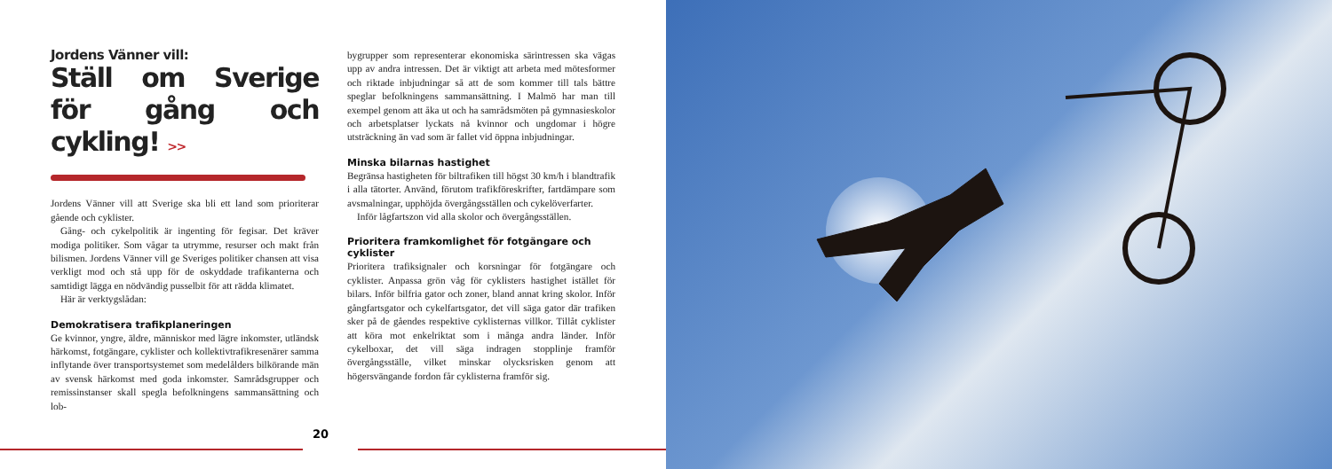Jordens Vänner vill:
Ställ om Sverige för gång och cykling! >>
Jordens Vänner vill att Sverige ska bli ett land som prioriterar gående och cyklister.
Gång- och cykelpolitik är ingenting för fegisar. Det kräver modiga politiker. Som vågar ta utrymme, resurser och makt från bilismen. Jordens Vänner vill ge Sveriges politiker chansen att visa verkligt mod och stå upp för de oskyddade trafikanterna och samtidigt lägga en nödvändig pusselbit för att rädda klimatet.
Här är verktygslådan:
Demokratisera trafikplaneringen
Ge kvinnor, yngre, äldre, människor med lägre inkomster, utländsk härkomst, fotgängare, cyklister och kollektivtrafikresenärer samma inflytande över transportsystemet som medelålders bilkörande män av svensk härkomst med goda inkomster. Samrådsgrupper och remissinstanser skall spegla befolkningens sammansättning och lob-
bygrupper som representerar ekonomiska särintressen ska vägas upp av andra intressen. Det är viktigt att arbeta med mötesformer och riktade inbjudningar så att de som kommer till tals bättre speglar befolkningens sammansättning. I Malmö har man till exempel genom att åka ut och ha samrådsmöten på gymnasieskolor och arbetsplatser lyckats nå kvinnor och ungdomar i högre utsträckning än vad som är fallet vid öppna inbjudningar.
Minska bilarnas hastighet
Begränsa hastigheten för biltrafiken till högst 30 km/h i blandtrafik i alla tätorter. Använd, förutom trafikföreskrifter, fartdämpare som avsmalningar, upphöjda övergångsställen och cykelöverfarter.
Inför lågfartszon vid alla skolor och övergångsställen.
Prioritera framkomlighet för fotgängare och cyklister
Prioritera trafiksignaler och korsningar för fotgängare och cyklister. Anpassa grön våg för cyklisters hastighet istället för bilars. Inför bilfria gator och zoner, bland annat kring skolor. Inför gångfartsgator och cykelfartsgator, det vill säga gator där trafiken sker på de gåendes respektive cyklisternas villkor. Tillåt cyklister att köra mot enkelriktat som i många andra länder. Inför cykelboxar, det vill säga indragen stopplinje framför övergångsställe, vilket minskar olycksrisken genom att högersvängande fordon får cyklisterna framför sig.
20